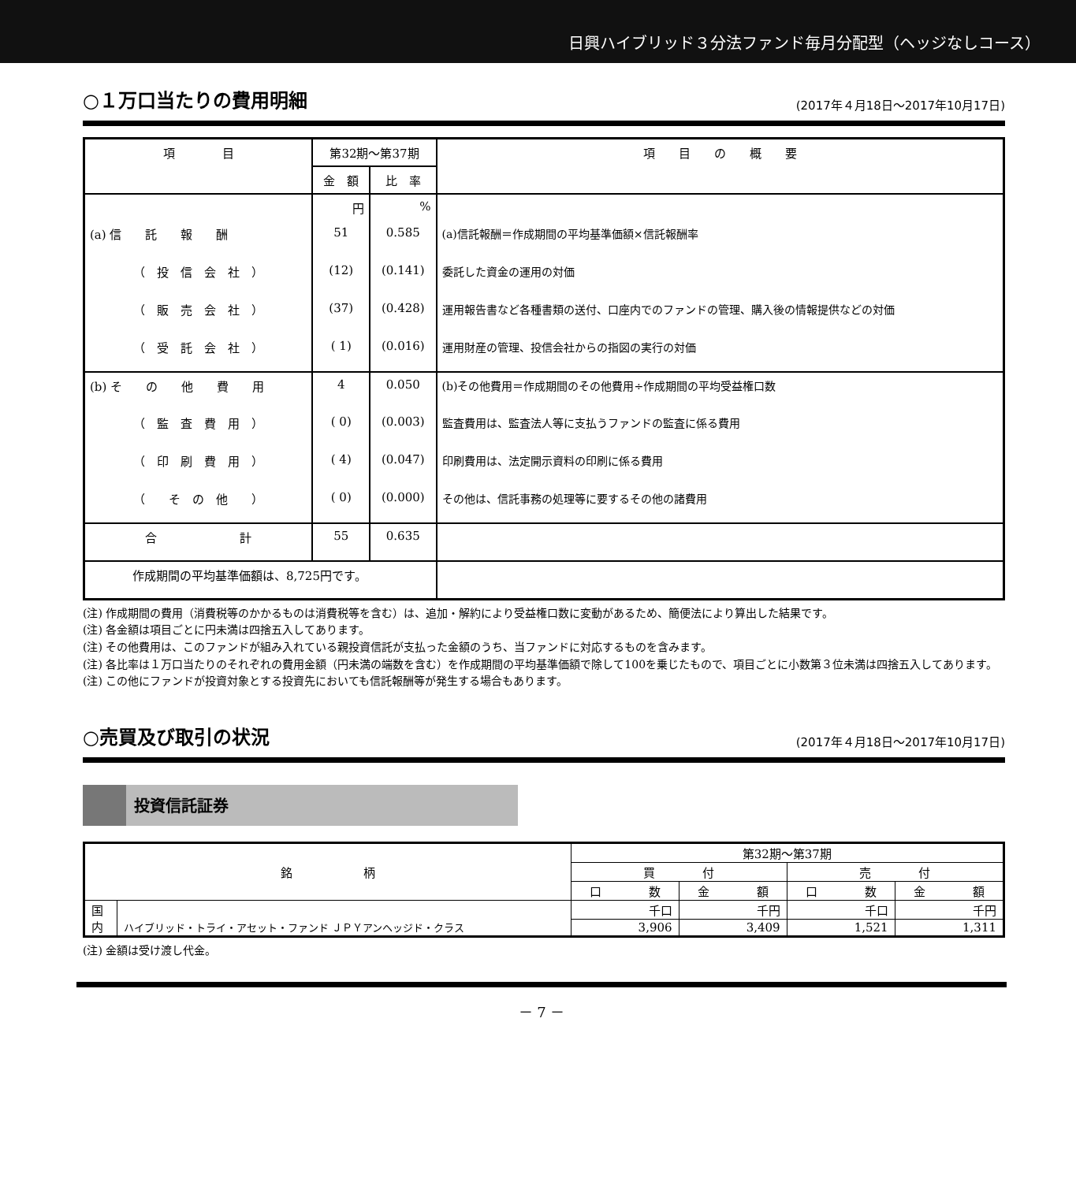日興ハイブリッド３分法ファンド毎月分配型（ヘッジなしコース）
○１万口当たりの費用明細 (2017年４月18日～2017年10月17日)
| 項 目 | 第32期～第37期 | | 項 目 の 概 要 |
| --- | --- | --- | --- |
| | 金 額 | 比 率 | |
| | 円 | % | |
| (a) 信 託 報 酬 | 51 | 0.585 | (a)信託報酬＝作成期間の平均基準価額×信託報酬率 |
| （ 投 信 会 社 ） | (12) | (0.141) | 委託した資金の運用の対価 |
| （ 販 売 会 社 ） | (37) | (0.428) | 運用報告書など各種書類の送付、口座内でのファンドの管理、購入後の情報提供などの対価 |
| （ 受 託 会 社 ） | ( 1) | (0.016) | 運用財産の管理、投信会社からの指図の実行の対価 |
| (b) そ の 他 費 用 | 4 | 0.050 | (b)その他費用＝作成期間のその他費用÷作成期間の平均受益権口数 |
| （ 監 査 費 用 ） | ( 0) | (0.003) | 監査費用は、監査法人等に支払うファンドの監査に係る費用 |
| （ 印 刷 費 用 ） | ( 4) | (0.047) | 印刷費用は、法定開示資料の印刷に係る費用 |
| （ そ の 他 ） | ( 0) | (0.000) | その他は、信託事務の処理等に要するその他の諸費用 |
| 合 計 | 55 | 0.635 | |
| 作成期間の平均基準価額は、8,725円です。 | | | |
(注) 作成期間の費用（消費税等のかかるものは消費税等を含む）は、追加・解約により受益権口数に変動があるため、簡便法により算出した結果です。
(注) 各金額は項目ごとに円未満は四捨五入してあります。
(注) その他費用は、このファンドが組み入れている親投資信託が支払った金額のうち、当ファンドに対応するものを含みます。
(注) 各比率は１万口当たりのそれぞれの費用金額（円未満の端数を含む）を作成期間の平均基準価額で除して100を乗じたもので、項目ごとに小数第３位未満は四捨五入してあります。
(注) この他にファンドが投資対象とする投資先においても信託報酬等が発生する場合もあります。
○売買及び取引の状況 (2017年４月18日～2017年10月17日)
投資信託証券
| 銘 柄 | | 第32期～第37期 | | | |
| --- | --- | --- | --- | --- | --- |
| | | 買 付 | | 売 付 | |
| | | 口 数 | 金 額 | 口 数 | 金 額 |
| 国 内 | ハイブリッド・トライ・アセット・ファンド ＪＰＹアンヘッジド・クラス | 千口 | 千円 | 千口 | 千円 |
| | | 3,906 | 3,409 | 1,521 | 1,311 |
(注) 金額は受け渡し代金。
－ 7 －